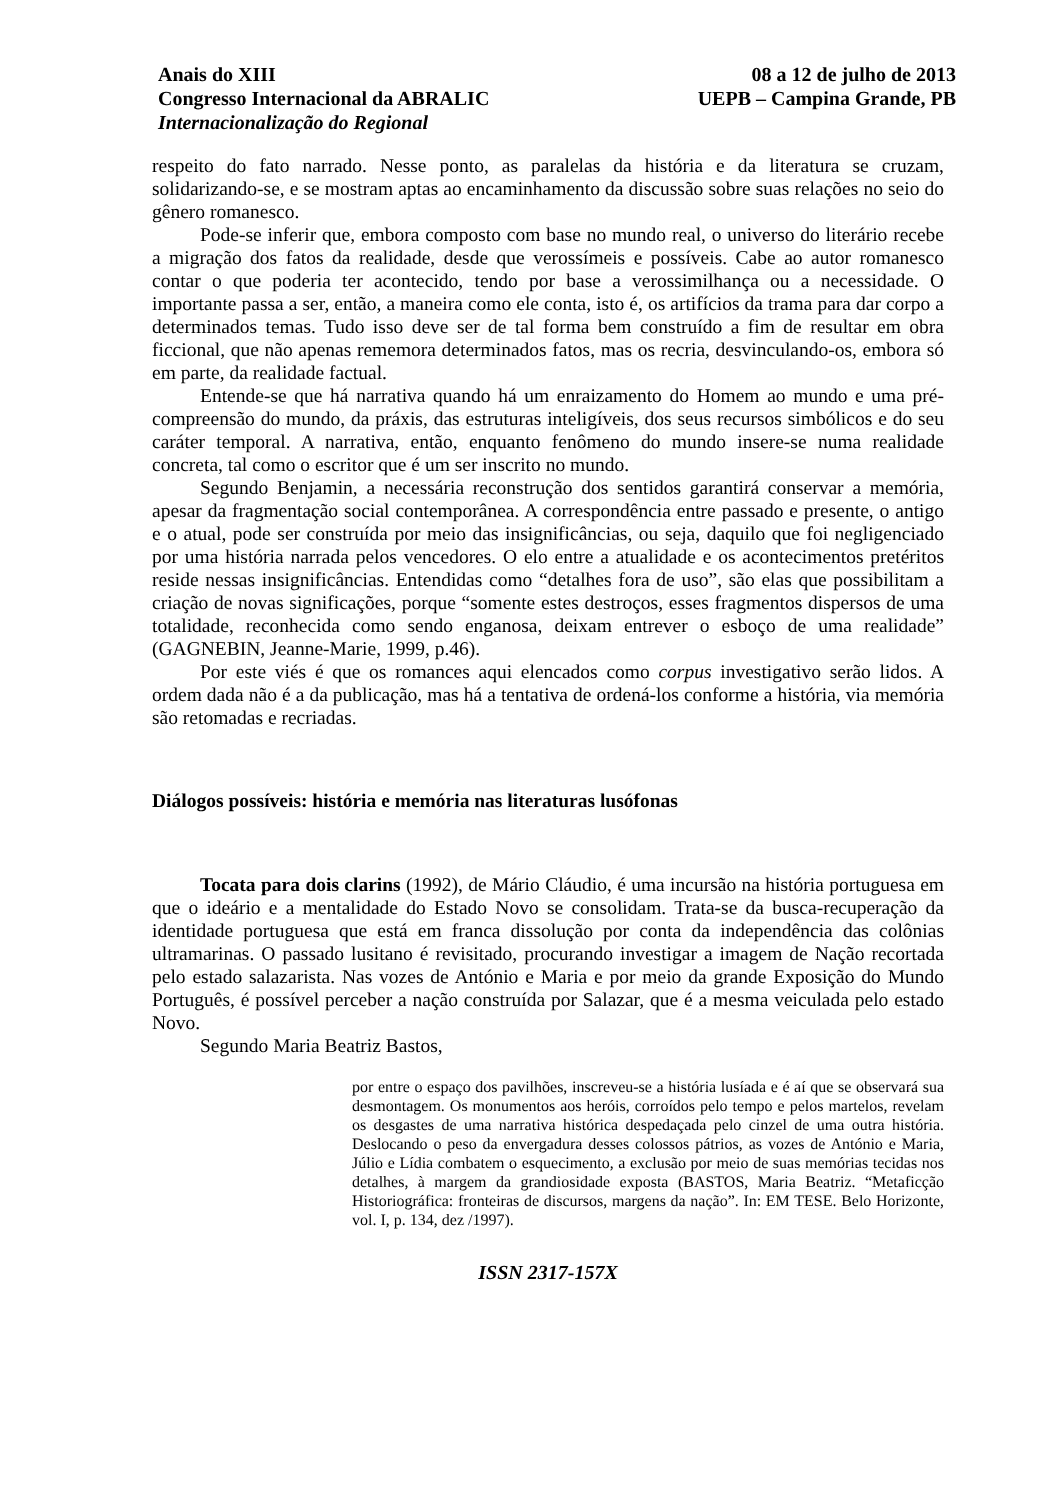Anais do XIII
Congresso Internacional da ABRALIC
Internacionalização do Regional
08 a 12 de julho de 2013
UEPB – Campina Grande, PB
respeito do fato narrado. Nesse ponto, as paralelas da história e da literatura se cruzam, solidarizando-se, e se mostram aptas ao encaminhamento da discussão sobre suas relações no seio do gênero romanesco.
Pode-se inferir que, embora composto com base no mundo real, o universo do literário recebe a migração dos fatos da realidade, desde que verossímeis e possíveis. Cabe ao autor romanesco contar o que poderia ter acontecido, tendo por base a verossimilhança ou a necessidade. O importante passa a ser, então, a maneira como ele conta, isto é, os artifícios da trama para dar corpo a determinados temas. Tudo isso deve ser de tal forma bem construído a fim de resultar em obra ficcional, que não apenas rememora determinados fatos, mas os recria, desvinculando-os, embora só em parte, da realidade factual.
Entende-se que há narrativa quando há um enraizamento do Homem ao mundo e uma pré-compreensão do mundo, da práxis, das estruturas inteligíveis, dos seus recursos simbólicos e do seu caráter temporal. A narrativa, então, enquanto fenômeno do mundo insere-se numa realidade concreta, tal como o escritor que é um ser inscrito no mundo.
Segundo Benjamin, a necessária reconstrução dos sentidos garantirá conservar a memória, apesar da fragmentação social contemporânea. A correspondência entre passado e presente, o antigo e o atual, pode ser construída por meio das insignificâncias, ou seja, daquilo que foi negligenciado por uma história narrada pelos vencedores. O elo entre a atualidade e os acontecimentos pretéritos reside nessas insignificâncias. Entendidas como “detalhes fora de uso”, são elas que possibilitam a criação de novas significações, porque “somente estes destroços, esses fragmentos dispersos de uma totalidade, reconhecida como sendo enganosa, deixam entrever o esboço de uma realidade” (GAGNEBIN, Jeanne-Marie, 1999, p.46).
Por este viés é que os romances aqui elencados como corpus investigativo serão lidos. A ordem dada não é a da publicação, mas há a tentativa de ordená-los conforme a história, via memória são retomadas e recriadas.
Diálogos possíveis: história e memória nas literaturas lusófonas
Tocata para dois clarins (1992), de Mário Cláudio, é uma incursão na história portuguesa em que o ideário e a mentalidade do Estado Novo se consolidam. Trata-se da busca-recuperação da identidade portuguesa que está em franca dissolução por conta da independência das colônias ultramarinas. O passado lusitano é revisitado, procurando investigar a imagem de Nação recortada pelo estado salazarista. Nas vozes de António e Maria e por meio da grande Exposição do Mundo Português, é possível perceber a nação construída por Salazar, que é a mesma veiculada pelo estado Novo.
Segundo Maria Beatriz Bastos,
por entre o espaço dos pavilhões, inscreveu-se a história lusíada e é aí que se observará sua desmontagem. Os monumentos aos heróis, corroídos pelo tempo e pelos martelos, revelam os desgastes de uma narrativa histórica despedaçada pelo cinzel de uma outra história. Deslocando o peso da envergadura desses colossos pátrios, as vozes de António e Maria, Júlio e Lídia combatem o esquecimento, a exclusão por meio de suas memórias tecidas nos detalhes, à margem da grandiosidade exposta (BASTOS, Maria Beatriz. “Metaficção Historiográfica: fronteiras de discursos, margens da nação”. In: EM TESE. Belo Horizonte, vol. I, p. 134, dez /1997).
ISSN 2317-157X